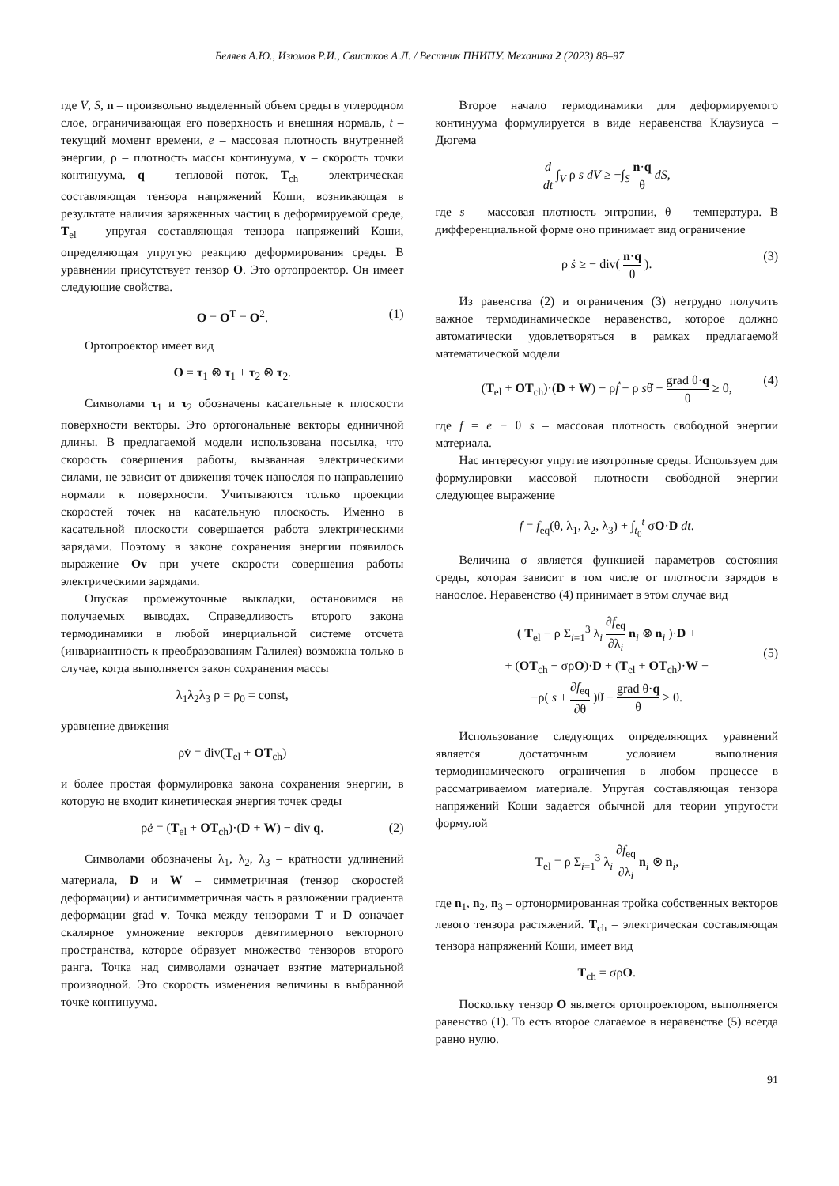Беляев А.Ю., Изюмов Р.И., Свистков А.Л. / Вестник ПНИПУ. Механика 2 (2023) 88–97
где V, S, n – произвольно выделенный объем среды в углеродном слое, ограничивающая его поверхность и внешняя нормаль, t – текущий момент времени, e – массовая плотность внутренней энергии, ρ – плотность массы континуума, v – скорость точки континуума, q – тепловой поток, T<sub>ch</sub> – электрическая составляющая тензора напряжений Коши, возникающая в результате наличия заряженных частиц в деформируемой среде, T<sub>el</sub> – упругая составляющая тензора напряжений Коши, определяющая упругую реакцию деформирования среды. В уравнении присутствует тензор O. Это ортопроектор. Он имеет следующие свойства.
O = O<sup>T</sup> = O<sup>2</sup>. (1)
Ортопроектор имеет вид
O = τ<sub>1</sub> ⊗ τ<sub>1</sub> + τ<sub>2</sub> ⊗ τ<sub>2</sub>.
Символами τ<sub>1</sub> и τ<sub>2</sub> обозначены касательные к плоскости поверхности векторы. Это ортогональные векторы единичной длины. В предлагаемой модели использована посылка, что скорость совершения работы, вызванная электрическими силами, не зависит от движения точек нанослоя по направлению нормали к поверхности. Учитываются только проекции скоростей точек на касательную плоскость. Именно в касательной плоскости совершается работа электрическими зарядами. Поэтому в законе сохранения энергии появилось выражение Ov при учете скорости совершения работы электрическими зарядами.
Опуская промежуточные выкладки, остановимся на получаемых выводах. Справедливость второго закона термодинамики в любой инерциальной системе отсчета (инвариантность к преобразованиям Галилея) возможна только в случае, когда выполняется закон сохранения массы
λ<sub>1</sub>λ<sub>2</sub>λ<sub>3</sub> ρ = ρ<sub>0</sub> = const,
уравнение движения
ρv̇ = div(T<sub>el</sub> + OT<sub>ch</sub>)
и более простая формулировка закона сохранения энергии, в которую не входит кинетическая энергия точек среды
ρė = (T<sub>el</sub> + OT<sub>ch</sub>)·(D + W) − div q. (2)
Символами обозначены λ<sub>1</sub>, λ<sub>2</sub>, λ<sub>3</sub> – кратности удлинений материала, D и W – симметричная (тензор скоростей деформации) и антисимметричная часть в разложении градиента деформации grad v. Точка между тензорами T и D означает скалярное умножение векторов девятимерного векторного пространства, которое образует множество тензоров второго ранга. Точка над символами означает взятие материальной производной. Это скорость изменения величины в выбранной точке континуума.
Второе начало термодинамики для деформируемого континуума формулируется в виде неравенства Клаузиуса – Дюгема
d dt ∫<sub>V</sub> ρ s dV ≥ −∫<sub>S</sub> n·q θ dS,
где s – массовая плотность энтропии, θ – температура. В дифференциальной форме оно принимает вид ограничение
ρ ṡ ≥ − div( n·q θ ). (3)
Из равенства (2) и ограничения (3) нетрудно получить важное термодинамическое неравенство, которое должно автоматически удовлетворяться в рамках предлагаемой математической модели
(T<sub>el</sub> + OT<sub>ch</sub>)·(D + W) − ρḟ − ρ sθ̇ − grad θ·q θ ≥ 0, (4)
где f = e − θ s – массовая плотность свободной энергии материала.
Нас интересуют упругие изотропные среды. Используем для формулировки массовой плотности свободной энергии следующее выражение
f = f<sub>eq</sub>(θ, λ<sub>1</sub>, λ<sub>2</sub>, λ<sub>3</sub>) + ∫<sub>t<sub>0</sub></sub><sup>t</sup> σO·D dt.
Величина σ является функцией параметров состояния среды, которая зависит в том числе от плотности зарядов в нанослое. Неравенство (4) принимает в этом случае вид
( T<sub>el</sub> − ρ Σ<sub>i=1</sub><sup>3</sup> λ<sub>i</sub> ∂f<sub>eq</sub> ∂λ<sub>i</sub> n<sub>i</sub> ⊗ n<sub>i</sub> )·D +
+ (OT<sub>ch</sub> − σρO)·D + (T<sub>el</sub> + OT<sub>ch</sub>)·W −
−ρ( s + ∂f<sub>eq</sub> ∂θ )θ̇ − grad θ·q θ ≥ 0.
(5)
Использование следующих определяющих уравнений является достаточным условием выполнения термодинамического ограничения в любом процессе в рассматриваемом материале. Упругая составляющая тензора напряжений Коши задается обычной для теории упругости формулой
T<sub>el</sub> = ρ Σ<sub>i=1</sub><sup>3</sup> λ<sub>i</sub> ∂f<sub>eq</sub> ∂λ<sub>i</sub> n<sub>i</sub> ⊗ n<sub>i</sub>,
где n<sub>1</sub>, n<sub>2</sub>, n<sub>3</sub> – ортонормированная тройка собственных векторов левого тензора растяжений. T<sub>ch</sub> – электрическая составляющая тензора напряжений Коши, имеет вид
T<sub>ch</sub> = σρO.
Поскольку тензор O является ортопроектором, выполняется равенство (1). То есть второе слагаемое в неравенстве (5) всегда равно нулю.
91